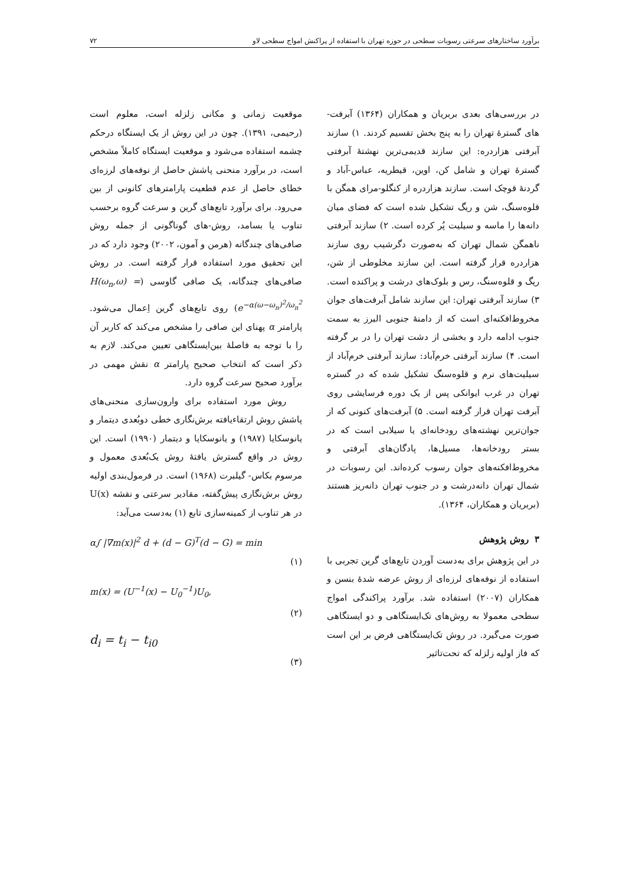برآورد ساختارهای سرعتی رسوبات سطحی در حوزه تهران با استفاده از پراکنش امواج سطحی لاو ۷۲
در بررسی‌های بعدی بربریان و همکاران (۱۳۶۴) آبرفت-های گسترهٔ تهران را به پنج بخش تقسیم کردند. ۱) سازند آبرفتی هزاردره: این سازند قدیمی‌ترین نهشتهٔ آبرفتی گسترهٔ تهران و شامل کن، اوین، قیطریه، عباس-آباد و گردنهٔ قوچک است. سازند هزاردره از کنگلو-مرای همگن با قلوه‌سنگ، شن و ریگ تشکیل شده است که فضای میان دانه‌ها را ماسه و سیلیت پُر کرده است. ۲) سازند آبرفتی ناهمگن شمال تهران که به‌صورت دگرشیب روی سازند هزاردره قرار گرفته است. این سازند مخلوطی از شن، ریگ و قلوه‌سنگ، رس و بلوک‌های درشت و پراکنده است. ۳) سازند آبرفتی تهران: این سازند شامل آبرفت‌های جوان مخروط‌افکنه‌ای است که از دامنهٔ جنوبی البرز به سمت جنوب ادامه دارد و بخشی از دشت تهران را در بر گرفته است. ۴) سازند آبرفتی خرم‌آباد: سازند آبرفتی خرم‌آباد از سیلیت‌های نرم و قلوه‌سنگ تشکیل شده که در گستره تهران در غرب ایوانکی پس از یک دوره فرسایشی روی آبرفت تهران قرار گرفته است. ۵) آبرفت‌های کنونی که از جوان‌ترین نهشته‌های رودخانه‌ای یا سیلابی است که در بستر رودخانه‌ها، مسیل‌ها، پادگان‌های آبرفتی و مخروط‌افکنه‌های جوان رسوب کرده‌اند. این رسوبات در شمال تهران دانه‌درشت و در جنوب تهران دانه‌ریز هستند (بربریان و همکاران، ۱۳۶۴).
۳ روش پژوهش
در این پژوهش برای به‌دست آوردن تابع‌های گرین تجربی با استفاده از نوفه‌های لرزه‌ای از روش عرضه شدهٔ بنسن و همکاران (۲۰۰۷) استفاده شد. برآورد پراکندگی امواج سطحی معمولا به روش‌های تک‌ایستگاهی و دو ایستگاهی صورت می‌گیرد. در روش تک‌ایستگاهی فرض بر این است که فاز اولیه زلزله که تحت‌تاثیر
موقعیت زمانی و مکانی زلزله است، معلوم است (رحیمی، ۱۳۹۱). چون در این روش از یک ایستگاه درحکم چشمه استفاده می‌شود و موقعیت ایستگاه کاملاً مشخص است، در برآورد منحنی پاشش حاصل از نوفه‌های لرزه‌ای خطای حاصل از عدم قطعیت پارامترهای کانونی از بین می‌رود. برای برآورد تابع‌های گرین و سرعت گروه برحسب تناوب یا بسامد، روش-های گوناگونی از جمله روش صافی‌های چندگانه (هرمن و آمون، ۲۰۰۲) وجود دارد که در این تحقیق مورد استفاده قرار گرفته است. در روش صافی‌های چندگانه، یک صافی گاوسی (H(ω<sub>n</sub>,ω) = e<sup>−α(ω−ω<sub>n</sub>)<sup>2</sup>/ω<sub>n</sub><sup>2</sup></sup>) روی تابع‌های گرین اِعمال می‌شود. پارامتر α پهنای این صافی را مشخص می‌کند که کاربر آن را با توجه به فاصلهٔ بین‌ایستگاهی تعیین می‌کند. لازم به ذکر است که انتخاب صحیح پارامتر α نقش مهمی در برآورد صحیح سرعت گروه دارد.
روش مورد استفاده برای وارون‌سازی منحنی‌های پاشش روش ارتقاءیافته برش‌نگاری خطی دوبُعدی دیتمار و یانوسکایا (۱۹۸۷) و یانوسکایا و دیتمار (۱۹۹۰) است. این روش در واقع گسترش یافتهٔ روش یک‌بُعدی معمول و مرسوم بکاس- گیلبرت (۱۹۶۸) است. در فرمول‌بندی اولیه روش برش‌نگاری پیش‌گفته، مقادیر سرعتی و نقشه U(x) در هر تناوب از کمینه‌سازی تابع (۱) به‌دست می‌آید:
α∫ |∇m(x)|<sup>2</sup> d + (d − G)<sup>T</sup>(d − G) = min
(۱)
m(x) = (U<sup>−1</sup>(x) − U<sub>0</sub><sup>−1</sup>)U<sub>0</sub>,
(۲)
d<sub>i</sub> = t<sub>i</sub> − t<sub>i0</sub>
(۳)